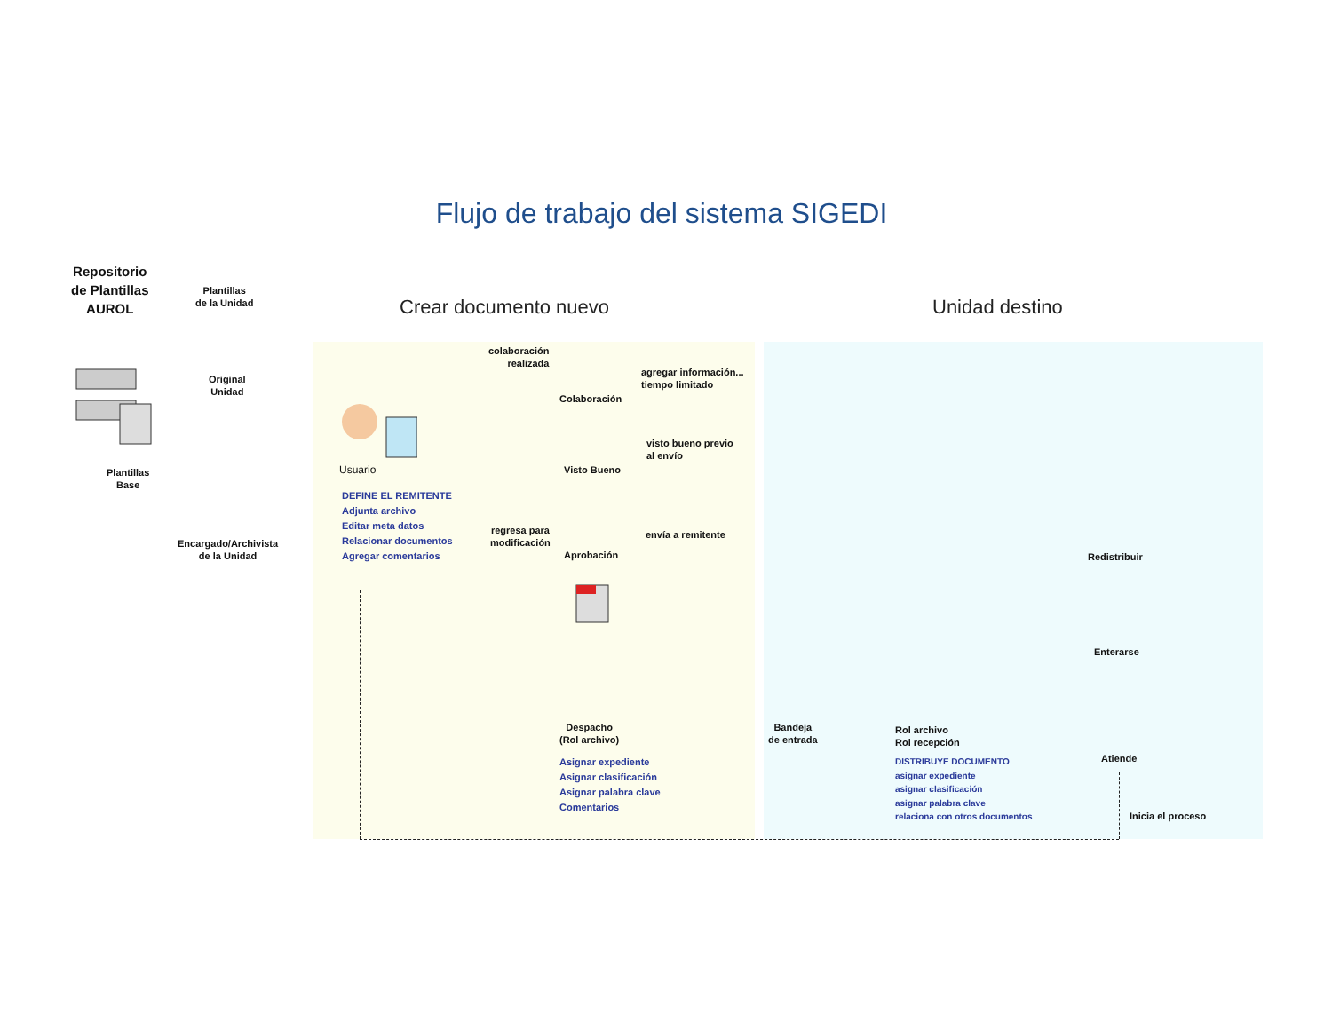Flujo de trabajo del sistema SIGEDI
Repositorio
de Plantillas
AUROL
Plantillas
de la Unidad
Original
Unidad
Plantillas
Base
Encargado/Archivista
de la Unidad
Crear documento nuevo Unidad destino
colaboración
realizada
Colaboración
agregar información...
tiempo limitado
Usuario Visto Bueno
visto bueno previo
al envío
DEFINE EL REMITENTE
Adjunta archivo
Editar meta datos
Relacionar documentos
Agregar comentarios
regresa para
modificación
Aprobación
envía a remitente
Despacho
(Rol archivo)
Asignar expediente
Asignar clasificación
Asignar palabra clave
Comentarios
Bandeja
de entrada
Rol archivo
Rol recepción
DISTRIBUYE DOCUMENTO
asignar expediente
asignar clasificación
asignar palabra clave
relaciona con otros documentos
Redistribuir
Enterarse
Atiende
Inicia el proceso